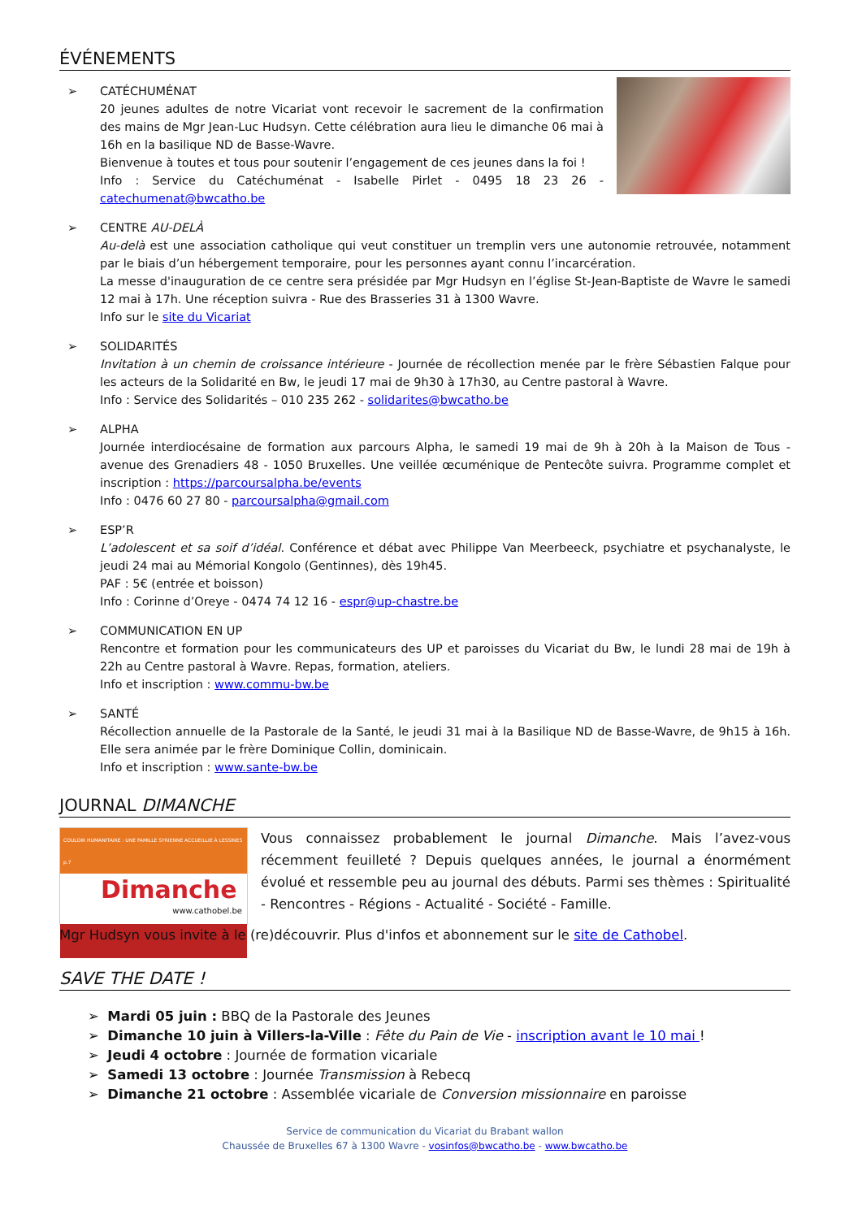ÉVÉNEMENTS
➢ CATÉCHUMÉNAT
20 jeunes adultes de notre Vicariat vont recevoir le sacrement de la confirmation des mains de Mgr Jean-Luc Hudsyn. Cette célébration aura lieu le dimanche 06 mai à 16h en la basilique ND de Basse-Wavre.
Bienvenue à toutes et tous pour soutenir l’engagement de ces jeunes dans la foi !
Info : Service du Catéchuménat - Isabelle Pirlet - 0495 18 23 26 - catechumenat@bwcatho.be
➢ CENTRE AU-DELÀ
Au-delà est une association catholique qui veut constituer un tremplin vers une autonomie retrouvée, notamment par le biais d’un hébergement temporaire, pour les personnes ayant connu l’incarcération.
La messe d'inauguration de ce centre sera présidée par Mgr Hudsyn en l’église St-Jean-Baptiste de Wavre le samedi 12 mai à 17h. Une réception suivra - Rue des Brasseries 31 à 1300 Wavre.
Info sur le site du Vicariat
➢ SOLIDARITÉS
Invitation à un chemin de croissance intérieure - Journée de récollection menée par le frère Sébastien Falque pour les acteurs de la Solidarité en Bw, le jeudi 17 mai de 9h30 à 17h30, au Centre pastoral à Wavre.
Info : Service des Solidarités – 010 235 262 - solidarites@bwcatho.be
➢ ALPHA
Journée interdiocésaine de formation aux parcours Alpha, le samedi 19 mai de 9h à 20h à la Maison de Tous - avenue des Grenadiers 48 - 1050 Bruxelles. Une veillée œcuménique de Pentecôte suivra. Programme complet et inscription : https://parcoursalpha.be/events
Info : 0476 60 27 80 - parcoursalpha@gmail.com
➢ ESP’R
L’adolescent et sa soif d’idéal. Conférence et débat avec Philippe Van Meerbeeck, psychiatre et psychanalyste, le jeudi 24 mai au Mémorial Kongolo (Gentinnes), dès 19h45.
PAF : 5€ (entrée et boisson)
Info : Corinne d’Oreye - 0474 74 12 16 - espr@up-chastre.be
➢ COMMUNICATION EN UP
Rencontre et formation pour les communicateurs des UP et paroisses du Vicariat du Bw, le lundi 28 mai de 19h à 22h au Centre pastoral à Wavre. Repas, formation, ateliers.
Info et inscription : www.commu-bw.be
➢ SANTÉ
Récollection annuelle de la Pastorale de la Santé, le jeudi 31 mai à la Basilique ND de Basse-Wavre, de 9h15 à 16h. Elle sera animée par le frère Dominique Collin, dominicain.
Info et inscription : www.sante-bw.be
JOURNAL DIMANCHE
COULOIR HUMANITAIRE : UNE FAMILLE SYRIENNE ACCUEILLIE À LESSINES p.7
Dimanche
www.cathobel.be
Vous connaissez probablement le journal Dimanche. Mais l’avez-vous récemment feuilleté ? Depuis quelques années, le journal a énormément évolué et ressemble peu au journal des débuts. Parmi ses thèmes : Spiritualité - Rencontres - Régions - Actualité - Société - Famille.
Mgr Hudsyn vous invite à le (re)découvrir. Plus d'infos et abonnement sur le site de Cathobel.
SAVE THE DATE !
➢ Mardi 05 juin : BBQ de la Pastorale des Jeunes
➢ Dimanche 10 juin à Villers-la-Ville : Fête du Pain de Vie - inscription avant le 10 mai !
➢ Jeudi 4 octobre : Journée de formation vicariale
➢ Samedi 13 octobre : Journée Transmission à Rebecq
➢ Dimanche 21 octobre : Assemblée vicariale de Conversion missionnaire en paroisse
Service de communication du Vicariat du Brabant wallon
Chaussée de Bruxelles 67 à 1300 Wavre - vosinfos@bwcatho.be - www.bwcatho.be